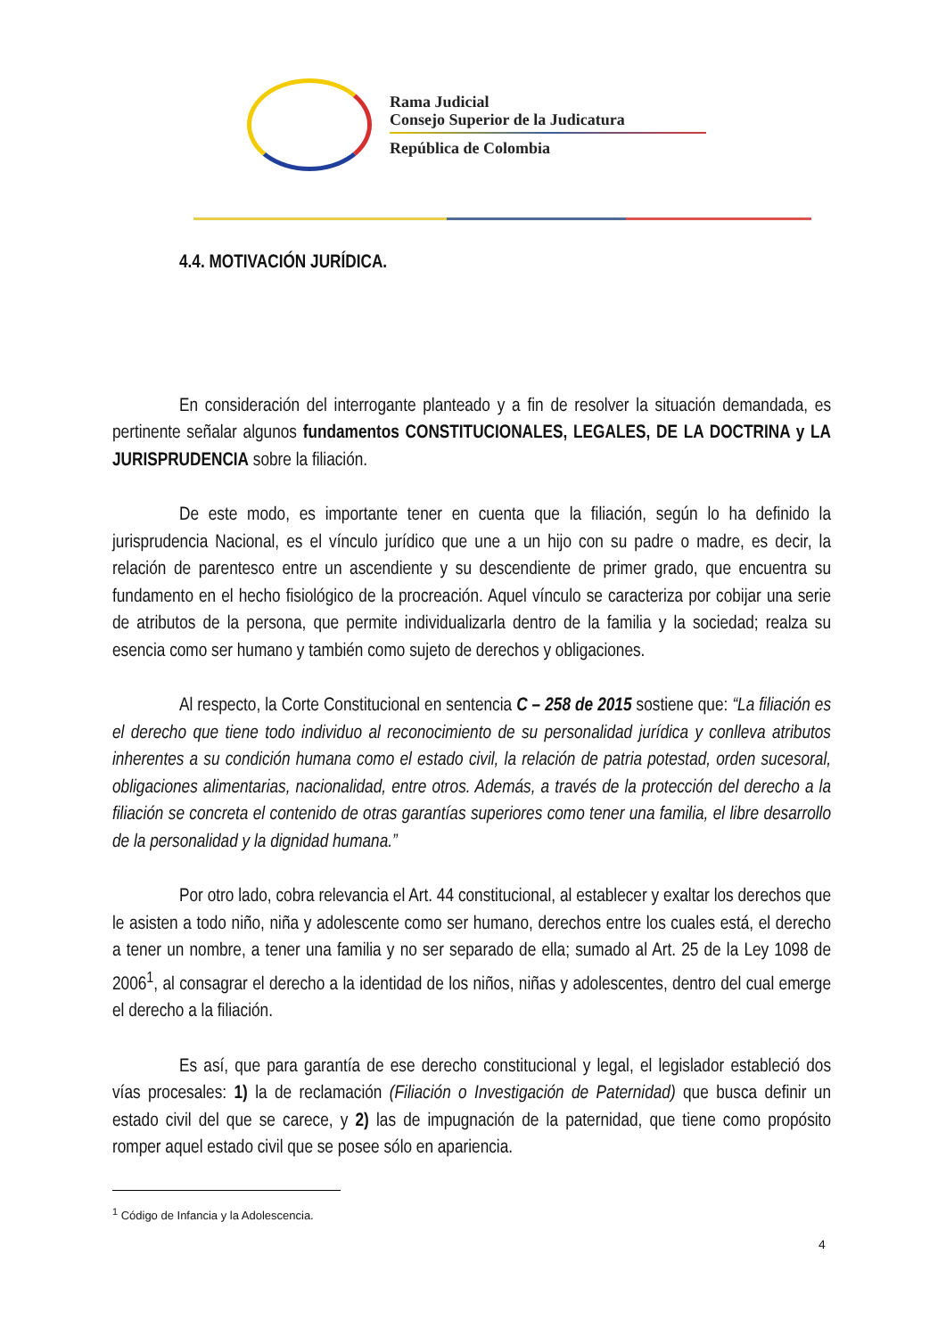Rama Judicial
Consejo Superior de la Judicatura
República de Colombia
4.4. MOTIVACIÓN JURÍDICA.
En consideración del interrogante planteado y a fin de resolver la situación demandada, es pertinente señalar algunos fundamentos CONSTITUCIONALES, LEGALES, DE LA DOCTRINA y LA JURISPRUDENCIA sobre la filiación.
De este modo, es importante tener en cuenta que la filiación, según lo ha definido la jurisprudencia Nacional, es el vínculo jurídico que une a un hijo con su padre o madre, es decir, la relación de parentesco entre un ascendiente y su descendiente de primer grado, que encuentra su fundamento en el hecho fisiológico de la procreación. Aquel vínculo se caracteriza por cobijar una serie de atributos de la persona, que permite individualizarla dentro de la familia y la sociedad; realza su esencia como ser humano y también como sujeto de derechos y obligaciones.
Al respecto, la Corte Constitucional en sentencia C – 258 de 2015 sostiene que: “La filiación es el derecho que tiene todo individuo al reconocimiento de su personalidad jurídica y conlleva atributos inherentes a su condición humana como el estado civil, la relación de patria potestad, orden sucesoral, obligaciones alimentarias, nacionalidad, entre otros. Además, a través de la protección del derecho a la filiación se concreta el contenido de otras garantías superiores como tener una familia, el libre desarrollo de la personalidad y la dignidad humana.”
Por otro lado, cobra relevancia el Art. 44 constitucional, al establecer y exaltar los derechos que le asisten a todo niño, niña y adolescente como ser humano, derechos entre los cuales está, el derecho a tener un nombre, a tener una familia y no ser separado de ella; sumado al Art. 25 de la Ley 1098 de 2006<sup>1</sup>, al consagrar el derecho a la identidad de los niños, niñas y adolescentes, dentro del cual emerge el derecho a la filiación.
Es así, que para garantía de ese derecho constitucional y legal, el legislador estableció dos vías procesales: 1) la de reclamación (Filiación o Investigación de Paternidad) que busca definir un estado civil del que se carece, y 2) las de impugnación de la paternidad, que tiene como propósito romper aquel estado civil que se posee sólo en apariencia.
<sup>1</sup> Código de Infancia y la Adolescencia.
4